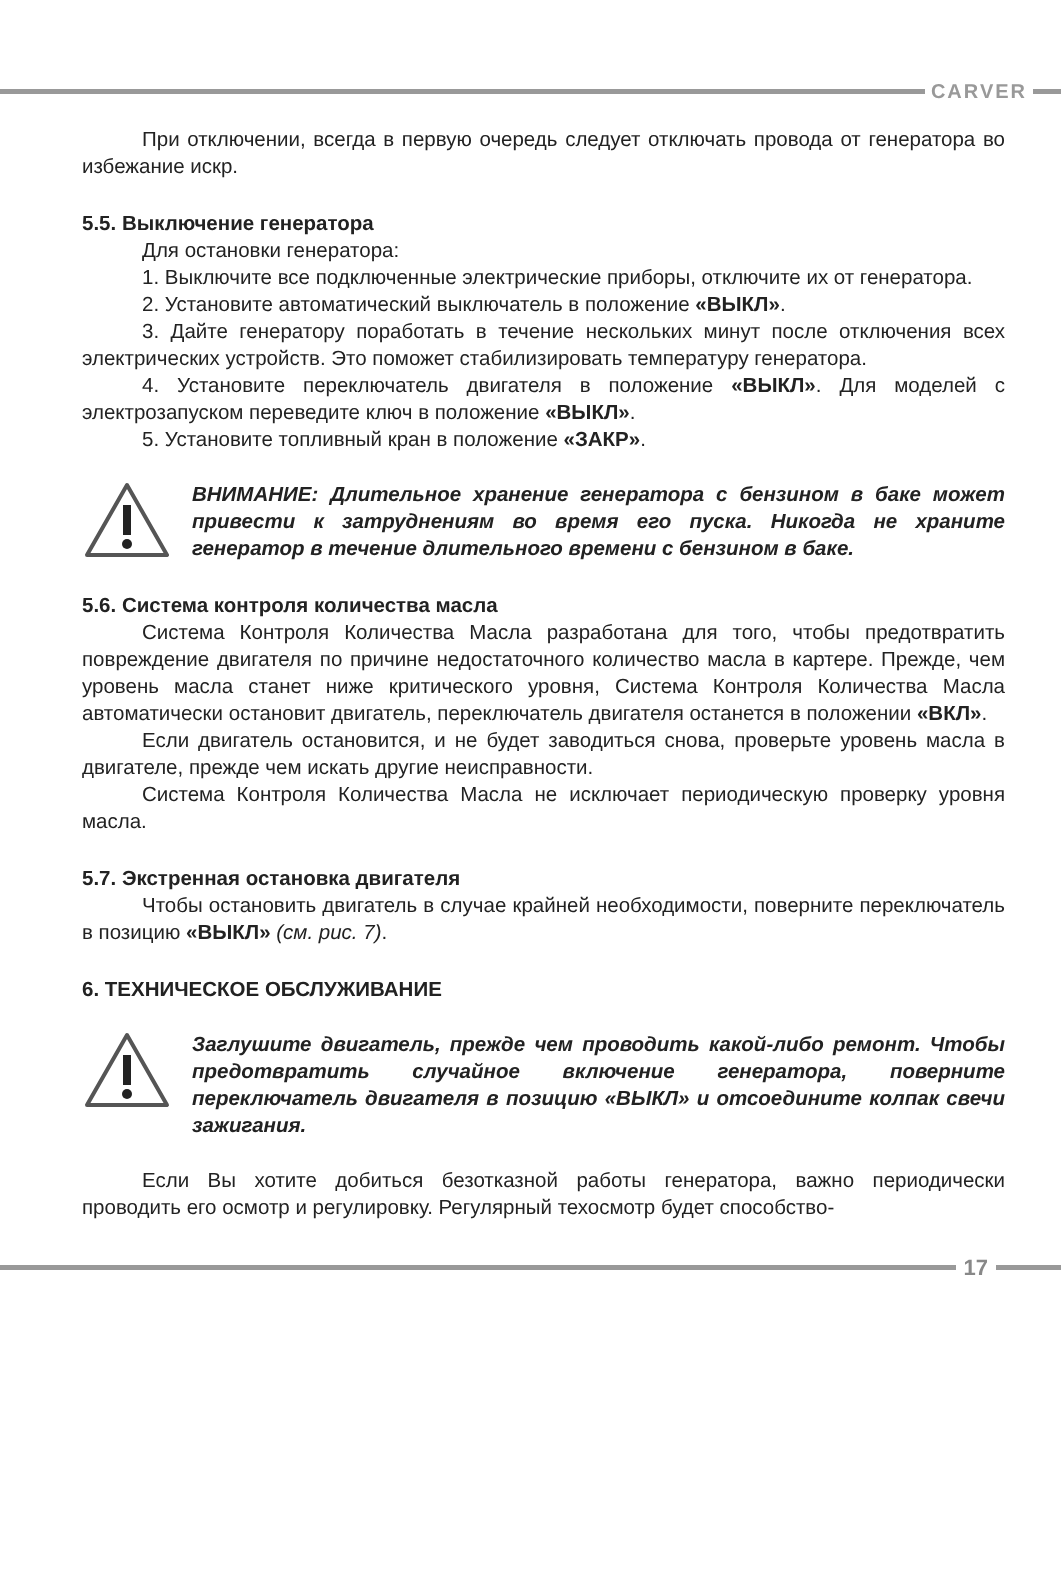CARVER
При отключении, всегда в первую очередь следует отключать провода от генератора во избежание искр.
5.5. Выключение генератора
Для остановки генератора:
1. Выключите все подключенные электрические приборы, отключите их от генератора.
2. Установите автоматический выключатель в положение «ВЫКЛ».
3. Дайте генератору поработать в течение нескольких минут после отключения всех электрических устройств. Это поможет стабилизировать температуру генератора.
4. Установите переключатель двигателя в положение «ВЫКЛ». Для моделей с электрозапуском переведите ключ в положение «ВЫКЛ».
5. Установите топливный кран в положение «ЗАКР».
ВНИМАНИЕ: Длительное хранение генератора с бензином в баке может привести к затруднениям во время его пуска. Никогда не храните генератор в течение длительного времени с бензином в баке.
5.6. Система контроля количества масла
Система Контроля Количества Масла разработана для того, чтобы предотвратить повреждение двигателя по причине недостаточного количество масла в картере. Прежде, чем уровень масла станет ниже критического уровня, Система Контроля Количества Масла автоматически остановит двигатель, переключатель двигателя останется в положении «ВКЛ».
Если двигатель остановится, и не будет заводиться снова, проверьте уровень масла в двигателе, прежде чем искать другие неисправности.
Система Контроля Количества Масла не исключает периодическую проверку уровня масла.
5.7. Экстренная остановка двигателя
Чтобы остановить двигатель в случае крайней необходимости, поверните переключатель в позицию «ВЫКЛ» (см. рис. 7).
6. ТЕХНИЧЕСКОЕ ОБСЛУЖИВАНИЕ
Заглушите двигатель, прежде чем проводить какой-либо ремонт. Чтобы предотвратить случайное включение генератора, поверните переключатель двигателя в позицию «ВЫКЛ» и отсоедините колпак свечи зажигания.
Если Вы хотите добиться безотказной работы генератора, важно периодически проводить его осмотр и регулировку. Регулярный техосмотр будет способство-
17